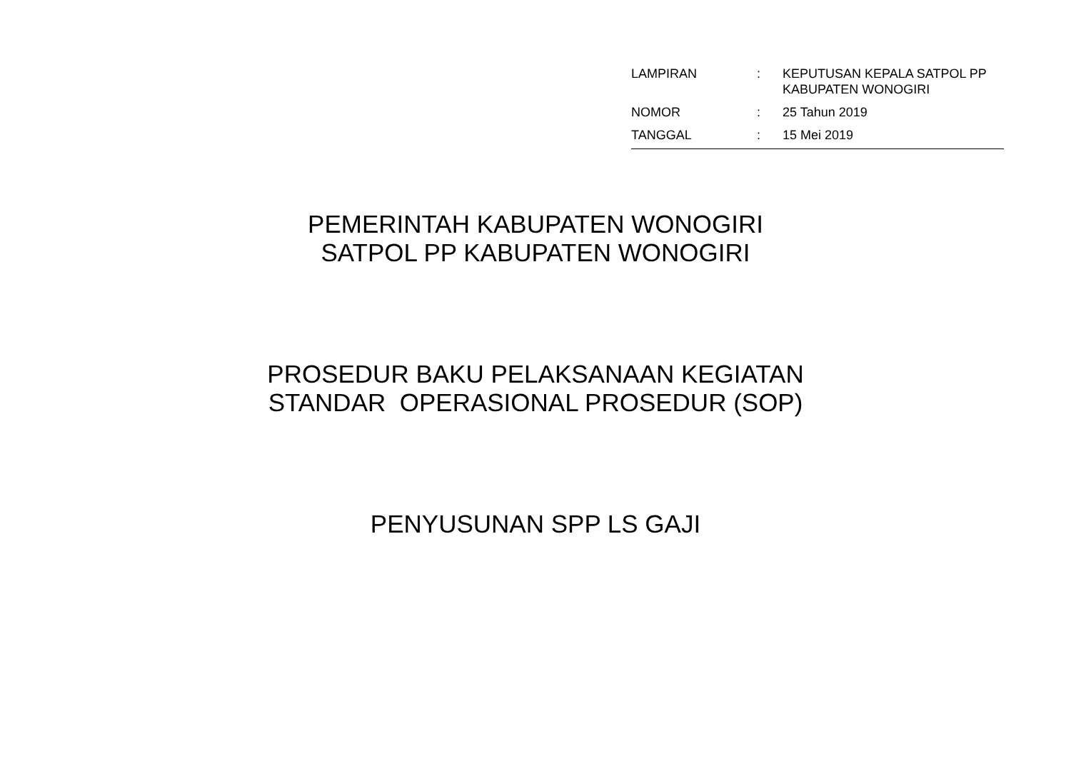| LAMPIRAN | : | KEPUTUSAN KEPALA SATPOL PP KABUPATEN WONOGIRI |
| NOMOR | : | 25 Tahun 2019 |
| TANGGAL | : | 15 Mei 2019 |
PEMERINTAH KABUPATEN WONOGIRI
SATPOL PP KABUPATEN WONOGIRI
PROSEDUR BAKU PELAKSANAAN KEGIATAN
STANDAR OPERASIONAL PROSEDUR (SOP)
PENYUSUNAN SPP LS GAJI